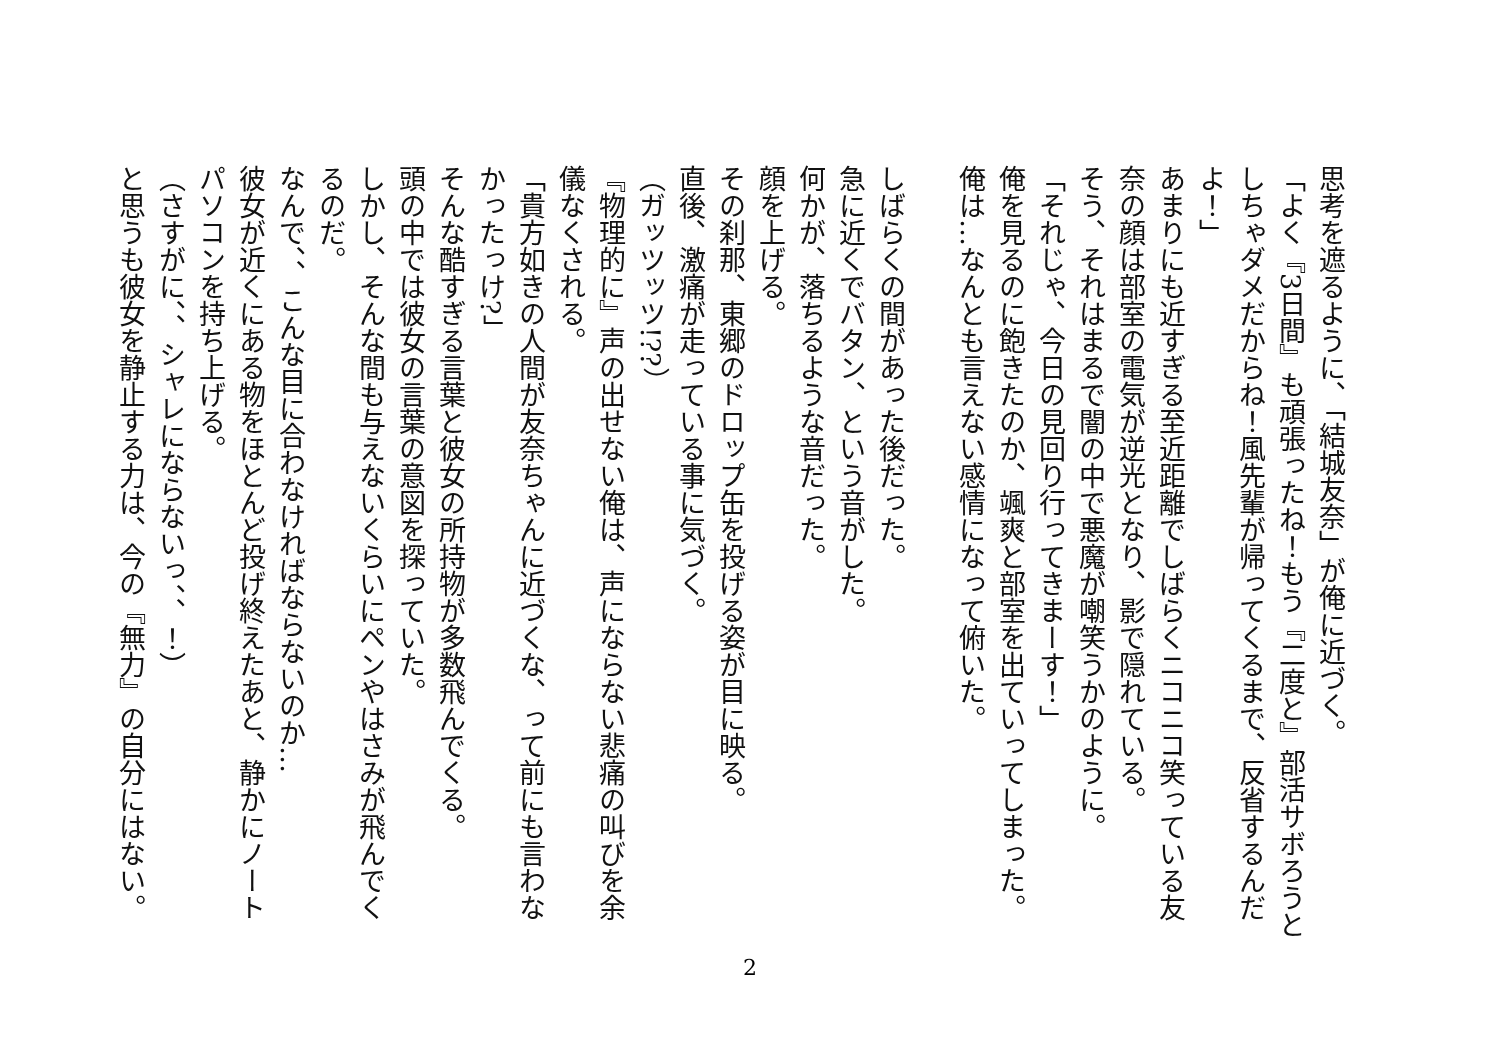思考を遮るように、「結城友奈」が俺に近づく。
「よく『3日間』も頑張ったね！もう『二度と』部活サボろうとしちゃダメだからね！風先輩が帰ってくるまで、反省するんだよ！」
あまりにも近すぎる至近距離でしばらくニコニコ笑っている友奈の顔は部室の電気が逆光となり、影で隠れている。
そう、それはまるで闇の中で悪魔が嘲笑うかのように。
「それじゃ、今日の見回り行ってきまーす！」
俺を見るのに飽きたのか、颯爽と部室を出ていってしまった。
俺は…なんとも言えない感情になって俯いた。
　
しばらくの間があった後だった。
急に近くでバタン、という音がした。
何かが、落ちるような音だった。
顔を上げる。
その刹那、東郷のドロップ缶を投げる姿が目に映る。
直後、激痛が走っている事に気づく。
（ガッツッツ!??）
『物理的に』声の出せない俺は、声にならない悲痛の叫びを余儀なくされる。
「貴方如きの人間が友奈ちゃんに近づくな、って前にも言わなかったっけ?」
そんな酷すぎる言葉と彼女の所持物が多数飛んでくる。
頭の中では彼女の言葉の意図を探っていた。
しかし、そんな間も与えないくらいにペンやはさみが飛んでくるのだ。
なんで、、こんな目に合わなければならないのか…
彼女が近くにある物をほとんど投げ終えたあと、静かにノートパソコンを持ち上げる。
（さすがに、、シャレにならないっ、、！）
と思うも彼女を静止する力は、今の『無力』の自分にはない。
2